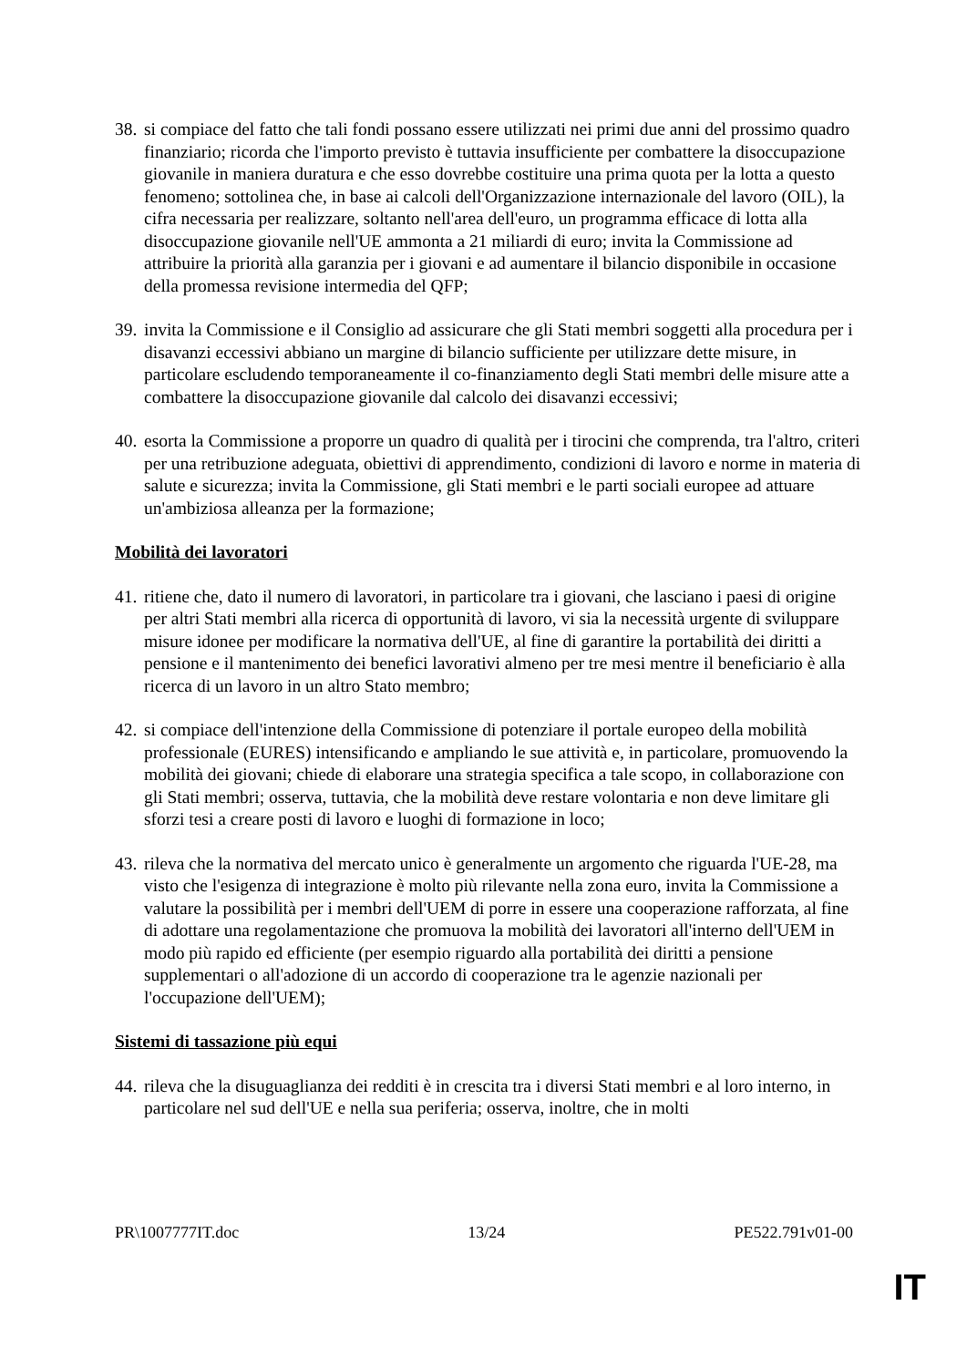38.
si compiace del fatto che tali fondi possano essere utilizzati nei primi due anni del prossimo quadro finanziario; ricorda che l'importo previsto è tuttavia insufficiente per combattere la disoccupazione giovanile in maniera duratura e che esso dovrebbe costituire una prima quota per la lotta a questo fenomeno; sottolinea che, in base ai calcoli dell'Organizzazione internazionale del lavoro (OIL), la cifra necessaria per realizzare, soltanto nell'area dell'euro, un programma efficace di lotta alla disoccupazione giovanile nell'UE ammonta a 21 miliardi di euro; invita la Commissione ad attribuire la priorità alla garanzia per i giovani e ad aumentare il bilancio disponibile in occasione della promessa revisione intermedia del QFP;
39.
invita la Commissione e il Consiglio ad assicurare che gli Stati membri soggetti alla procedura per i disavanzi eccessivi abbiano un margine di bilancio sufficiente per utilizzare dette misure, in particolare escludendo temporaneamente il co-finanziamento degli Stati membri delle misure atte a combattere la disoccupazione giovanile dal calcolo dei disavanzi eccessivi;
40.
esorta la Commissione a proporre un quadro di qualità per i tirocini che comprenda, tra l'altro, criteri per una retribuzione adeguata, obiettivi di apprendimento, condizioni di lavoro e norme in materia di salute e sicurezza; invita la Commissione, gli Stati membri e le parti sociali europee ad attuare un'ambiziosa alleanza per la formazione;
Mobilità dei lavoratori
41.
ritiene che, dato il numero di lavoratori, in particolare tra i giovani, che lasciano i paesi di origine per altri Stati membri alla ricerca di opportunità di lavoro, vi sia la necessità urgente di sviluppare misure idonee per modificare la normativa dell'UE, al fine di garantire la portabilità dei diritti a pensione e il mantenimento dei benefici lavorativi almeno per tre mesi mentre il beneficiario è alla ricerca di un lavoro in un altro Stato membro;
42.
si compiace dell'intenzione della Commissione di potenziare il portale europeo della mobilità professionale (EURES) intensificando e ampliando le sue attività e, in particolare, promuovendo la mobilità dei giovani; chiede di elaborare una strategia specifica a tale scopo, in collaborazione con gli Stati membri; osserva, tuttavia, che la mobilità deve restare volontaria e non deve limitare gli sforzi tesi a creare posti di lavoro e luoghi di formazione in loco;
43.
rileva che la normativa del mercato unico è generalmente un argomento che riguarda l'UE-28, ma visto che l'esigenza di integrazione è molto più rilevante nella zona euro, invita la Commissione a valutare la possibilità per i membri dell'UEM di porre in essere una cooperazione rafforzata, al fine di adottare una regolamentazione che promuova la mobilità dei lavoratori all'interno dell'UEM in modo più rapido ed efficiente (per esempio riguardo alla portabilità dei diritti a pensione supplementari o all'adozione di un accordo di cooperazione tra le agenzie nazionali per l'occupazione dell'UEM);
Sistemi di tassazione più equi
44.
rileva che la disuguaglianza dei redditi è in crescita tra i diversi Stati membri e al loro interno, in particolare nel sud dell'UE e nella sua periferia; osserva, inoltre, che in molti
PR\1007777IT.doc 13/24 PE522.791v01-00
IT